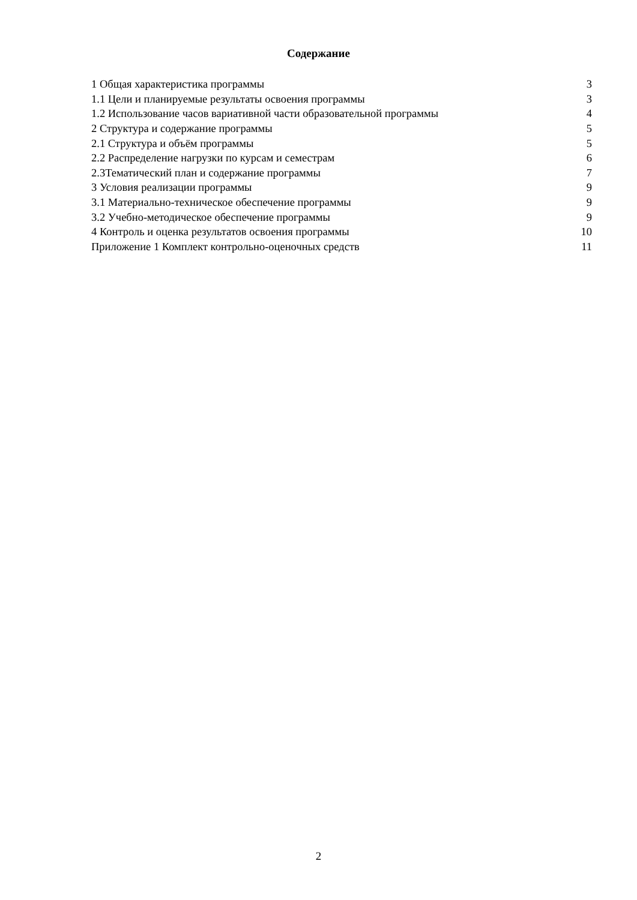Содержание
| 1 Общая характеристика программы | 3 |
| 1.1 Цели и планируемые результаты освоения программы | 3 |
| 1.2 Использование часов вариативной части образовательной программы | 4 |
| 2 Структура и содержание программы | 5 |
| 2.1 Структура и объём программы | 5 |
| 2.2 Распределение нагрузки по курсам и семестрам | 6 |
| 2.3Тематический план и содержание программы | 7 |
| 3 Условия реализации программы | 9 |
| 3.1 Материально-техническое обеспечение программы | 9 |
| 3.2 Учебно-методическое обеспечение программы | 9 |
| 4 Контроль и оценка результатов освоения программы | 10 |
| Приложение 1 Комплект контрольно-оценочных средств | 11 |
2